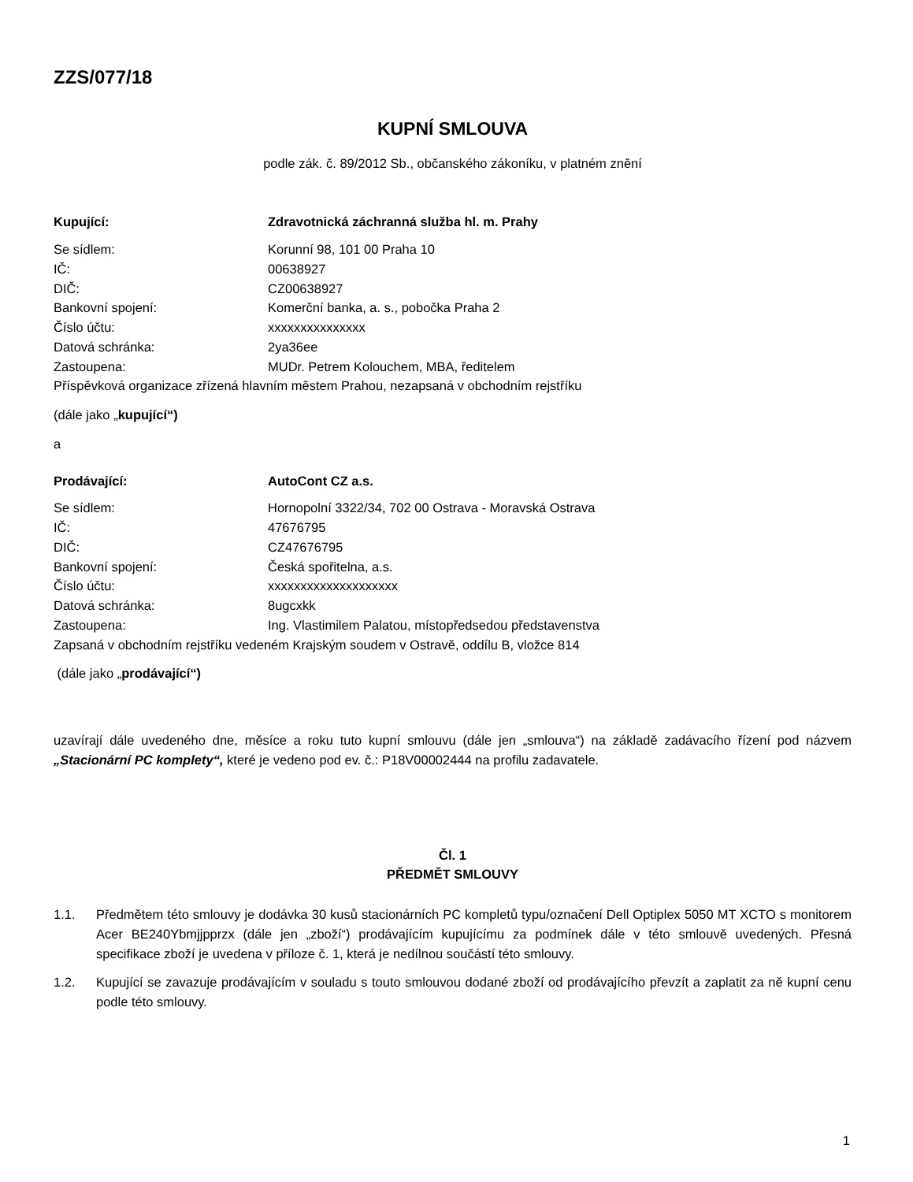ZZS/077/18
KUPNÍ SMLOUVA
podle zák. č. 89/2012 Sb., občanského zákoníku, v platném znění
Kupující: Zdravotnická záchranná služba hl. m. Prahy
Se sídlem: Korunní 98, 101 00 Praha 10
IČ: 00638927
DIČ: CZ00638927
Bankovní spojení: Komerční banka, a. s., pobočka Praha 2
Číslo účtu: xxxxxxxxxxxxxxx
Datová schránka: 2ya36ee
Zastoupena: MUDr. Petrem Kolouchem, MBA, ředitelem
Příspěvková organizace zřízená hlavním městem Prahou, nezapsaná v obchodním rejstříku
(dále jako „kupující“)
a
Prodávající: AutoCont CZ a.s.
Se sídlem: Hornopolní 3322/34, 702 00 Ostrava - Moravská Ostrava
IČ: 47676795
DIČ: CZ47676795
Bankovní spojení: Česká spořitelna, a.s.
Číslo účtu: xxxxxxxxxxxxxxxxxxxx
Datová schránka: 8ugcxkk
Zastoupena: Ing. Vlastimilem Palatou, místopředsedou představenstva
Zapsaná v obchodním rejstříku vedeném Krajským soudem v Ostravě, oddílu B, vložce 814
(dále jako „prodávající“)
uzavírají dále uvedeného dne, měsíce a roku tuto kupní smlouvu (dále jen „smlouva“) na základě zadávacího řízení pod názvem „Stacionární PC komplety“, které je vedeno pod ev. č.: P18V00002444 na profilu zadavatele.
Čl. 1
PŘEDMĚT SMLOUVY
1.1. Předmětem této smlouvy je dodávka 30 kusů stacionárních PC kompletů typu/označení Dell Optiplex 5050 MT XCTO s monitorem Acer BE240Ybmjjpprzx (dále jen „zboží“) prodávajícím kupujícímu za podmínek dále v této smlouvě uvedených. Přesná specifikace zboží je uvedena v příloze č. 1, která je nedílnou součástí této smlouvy.
1.2. Kupující se zavazuje prodávajícím v souladu s touto smlouvou dodané zboží od prodávajícího převzít a zaplatit za ně kupní cenu podle této smlouvy.
1